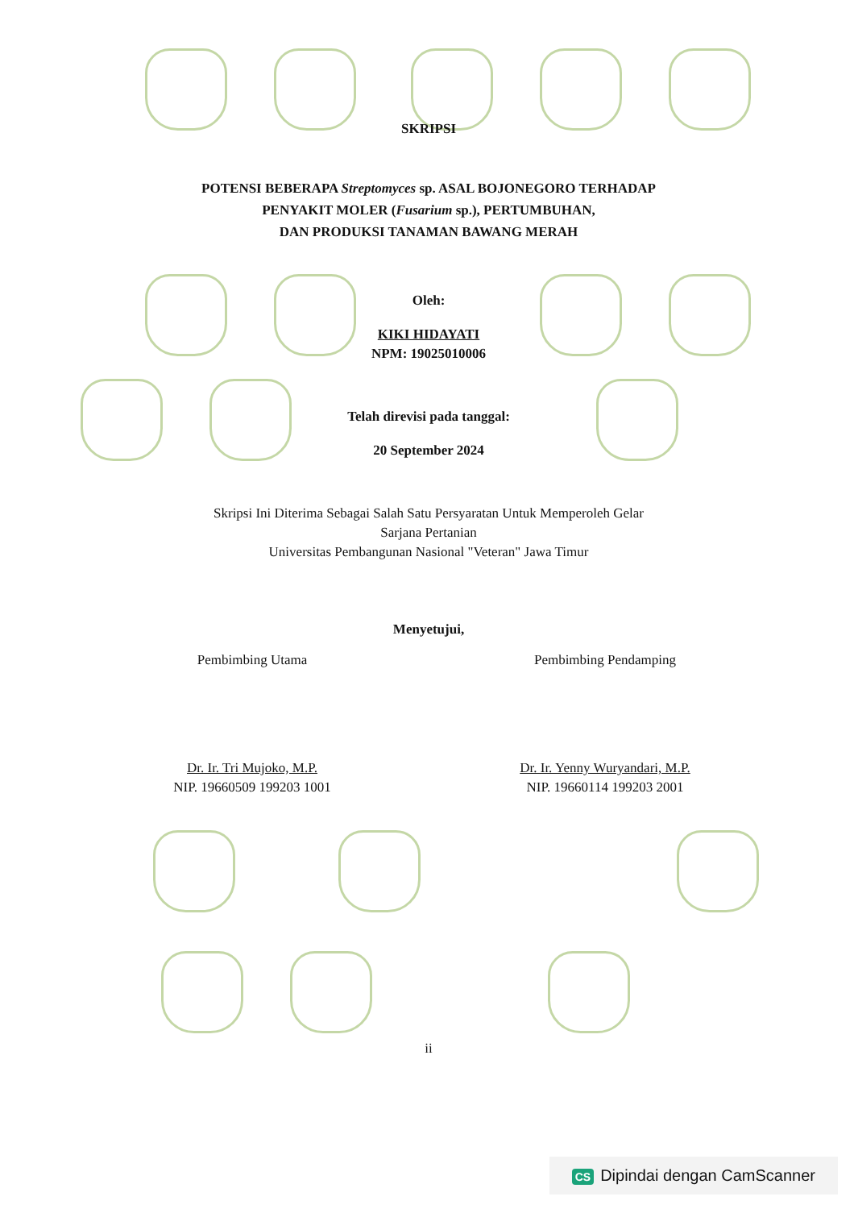SKRIPSI
POTENSI BEBERAPA Streptomyces sp. ASAL BOJONEGORO TERHADAP
PENYAKIT MOLER (Fusarium sp.), PERTUMBUHAN,
DAN PRODUKSI TANAMAN BAWANG MERAH
Oleh:
KIKI HIDAYATI
NPM: 19025010006
Telah direvisi pada tanggal:
20 September 2024
Skripsi Ini Diterima Sebagai Salah Satu Persyaratan Untuk Memperoleh Gelar
Sarjana Pertanian
Universitas Pembangunan Nasional "Veteran" Jawa Timur
Menyetujui,
Pembimbing Utama Pembimbing Pendamping
Dr. Ir. Tri Mujoko, M.P.
NIP. 19660509 199203 1001
Dr. Ir. Yenny Wuryandari, M.P.
NIP. 19660114 199203 2001
ii
CS Dipindai dengan CamScanner